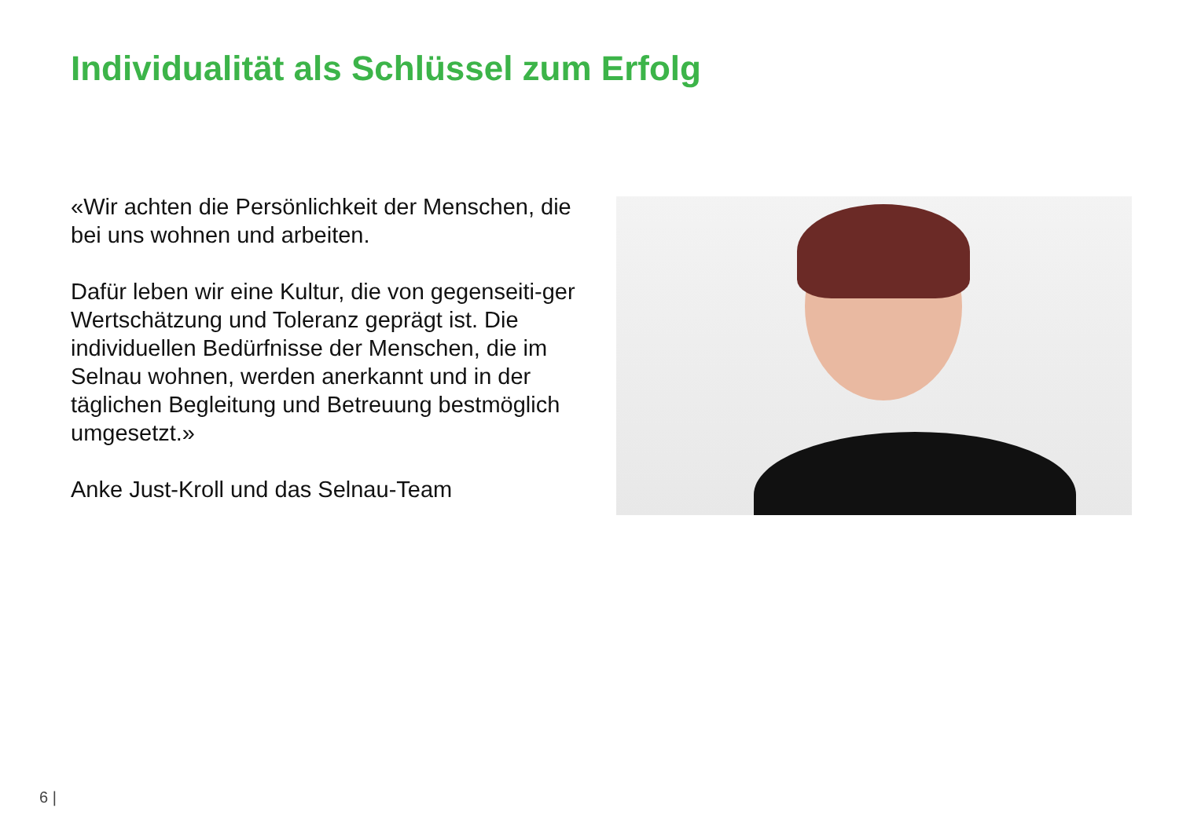Individualität als Schlüssel zum Erfolg
«Wir achten die Persönlichkeit der Menschen, die bei uns wohnen und arbeiten.
Dafür leben wir eine Kultur, die von gegenseiti-ger Wertschätzung und Toleranz geprägt ist. Die individuellen Bedürfnisse der Menschen, die im Selnau wohnen, werden anerkannt und in der täglichen Begleitung und Betreuung bestmöglich umgesetzt.»
Anke Just-Kroll und das Selnau-Team
6 |